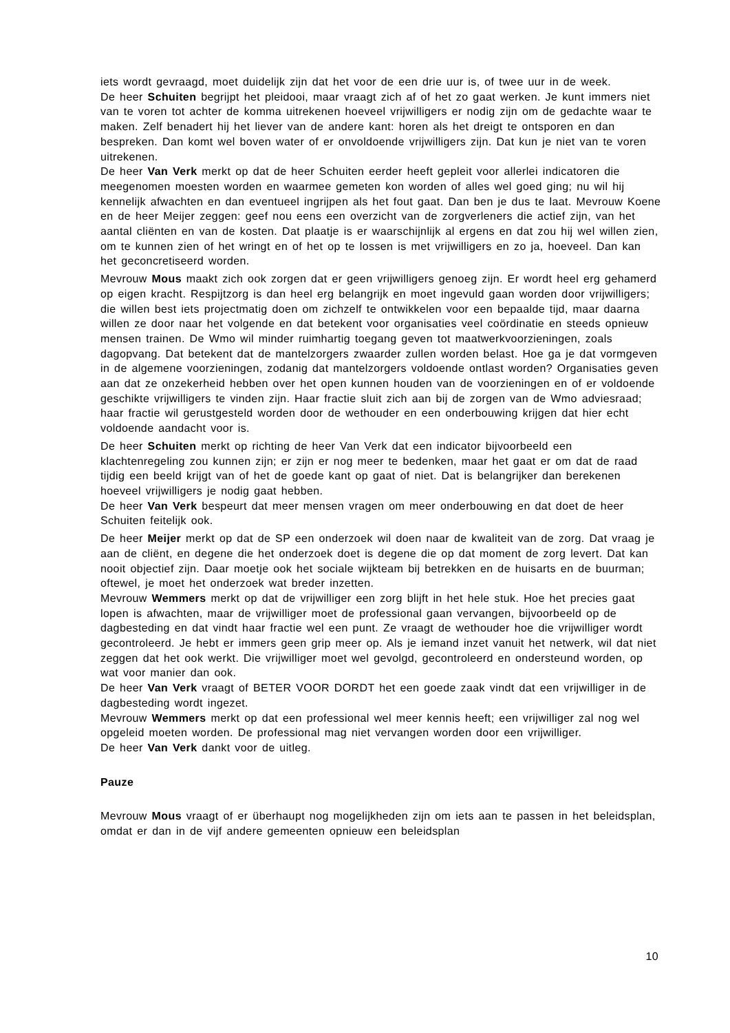iets wordt gevraagd, moet duidelijk zijn dat het voor de een drie uur is, of twee uur in de week.
De heer Schuiten begrijpt het pleidooi, maar vraagt zich af of het zo gaat werken. Je kunt immers niet van te voren tot achter de komma uitrekenen hoeveel vrijwilligers er nodig zijn om de gedachte waar te maken. Zelf benadert hij het liever van de andere kant: horen als het dreigt te ontsporen en dan bespreken. Dan komt wel boven water of er onvoldoende vrijwilligers zijn. Dat kun je niet van te voren uitrekenen.
De heer Van Verk merkt op dat de heer Schuiten eerder heeft gepleit voor allerlei indicatoren die meegenomen moesten worden en waarmee gemeten kon worden of alles wel goed ging; nu wil hij kennelijk afwachten en dan eventueel ingrijpen als het fout gaat. Dan ben je dus te laat. Mevrouw Koene en de heer Meijer zeggen: geef nou eens een overzicht van de zorgverleners die actief zijn, van het aantal cliënten en van de kosten. Dat plaatje is er waarschijnlijk al ergens en dat zou hij wel willen zien, om te kunnen zien of het wringt en of het op te lossen is met vrijwilligers en zo ja, hoeveel. Dan kan het geconcretiseerd worden.
Mevrouw Mous maakt zich ook zorgen dat er geen vrijwilligers genoeg zijn. Er wordt heel erg gehamerd op eigen kracht. Respijtzorg is dan heel erg belangrijk en moet ingevuld gaan worden door vrijwilligers; die willen best iets projectmatig doen om zichzelf te ontwikkelen voor een bepaalde tijd, maar daarna willen ze door naar het volgende en dat betekent voor organisaties veel coördinatie en steeds opnieuw mensen trainen. De Wmo wil minder ruimhartig toegang geven tot maatwerkvoorzieningen, zoals dagopvang. Dat betekent dat de mantelzorgers zwaarder zullen worden belast. Hoe ga je dat vormgeven in de algemene voorzieningen, zodanig dat mantelzorgers voldoende ontlast worden? Organisaties geven aan dat ze onzekerheid hebben over het open kunnen houden van de voorzieningen en of er voldoende geschikte vrijwilligers te vinden zijn. Haar fractie sluit zich aan bij de zorgen van de Wmo adviesraad; haar fractie wil gerustgesteld worden door de wethouder en een onderbouwing krijgen dat hier echt voldoende aandacht voor is.
De heer Schuiten merkt op richting de heer Van Verk dat een indicator bijvoorbeeld een klachtenregeling zou kunnen zijn; er zijn er nog meer te bedenken, maar het gaat er om dat de raad tijdig een beeld krijgt van of het de goede kant op gaat of niet. Dat is belangrijker dan berekenen hoeveel vrijwilligers je nodig gaat hebben.
De heer Van Verk bespeurt dat meer mensen vragen om meer onderbouwing en dat doet de heer Schuiten feitelijk ook.
De heer Meijer merkt op dat de SP een onderzoek wil doen naar de kwaliteit van de zorg. Dat vraag je aan de cliënt, en degene die het onderzoek doet is degene die op dat moment de zorg levert. Dat kan nooit objectief zijn. Daar moetje ook het sociale wijkteam bij betrekken en de huisarts en de buurman; oftewel, je moet het onderzoek wat breder inzetten.
Mevrouw Wemmers merkt op dat de vrijwilliger een zorg blijft in het hele stuk. Hoe het precies gaat lopen is afwachten, maar de vrijwilliger moet de professional gaan vervangen, bijvoorbeeld op de dagbesteding en dat vindt haar fractie wel een punt. Ze vraagt de wethouder hoe die vrijwilliger wordt gecontroleerd. Je hebt er immers geen grip meer op. Als je iemand inzet vanuit het netwerk, wil dat niet zeggen dat het ook werkt. Die vrijwilliger moet wel gevolgd, gecontroleerd en ondersteund worden, op wat voor manier dan ook.
De heer Van Verk vraagt of BETER VOOR DORDT het een goede zaak vindt dat een vrijwilliger in de dagbesteding wordt ingezet.
Mevrouw Wemmers merkt op dat een professional wel meer kennis heeft; een vrijwilliger zal nog wel opgeleid moeten worden. De professional mag niet vervangen worden door een vrijwilliger.
De heer Van Verk dankt voor de uitleg.
Pauze
Mevrouw Mous vraagt of er überhaupt nog mogelijkheden zijn om iets aan te passen in het beleidsplan, omdat er dan in de vijf andere gemeenten opnieuw een beleidsplan
10